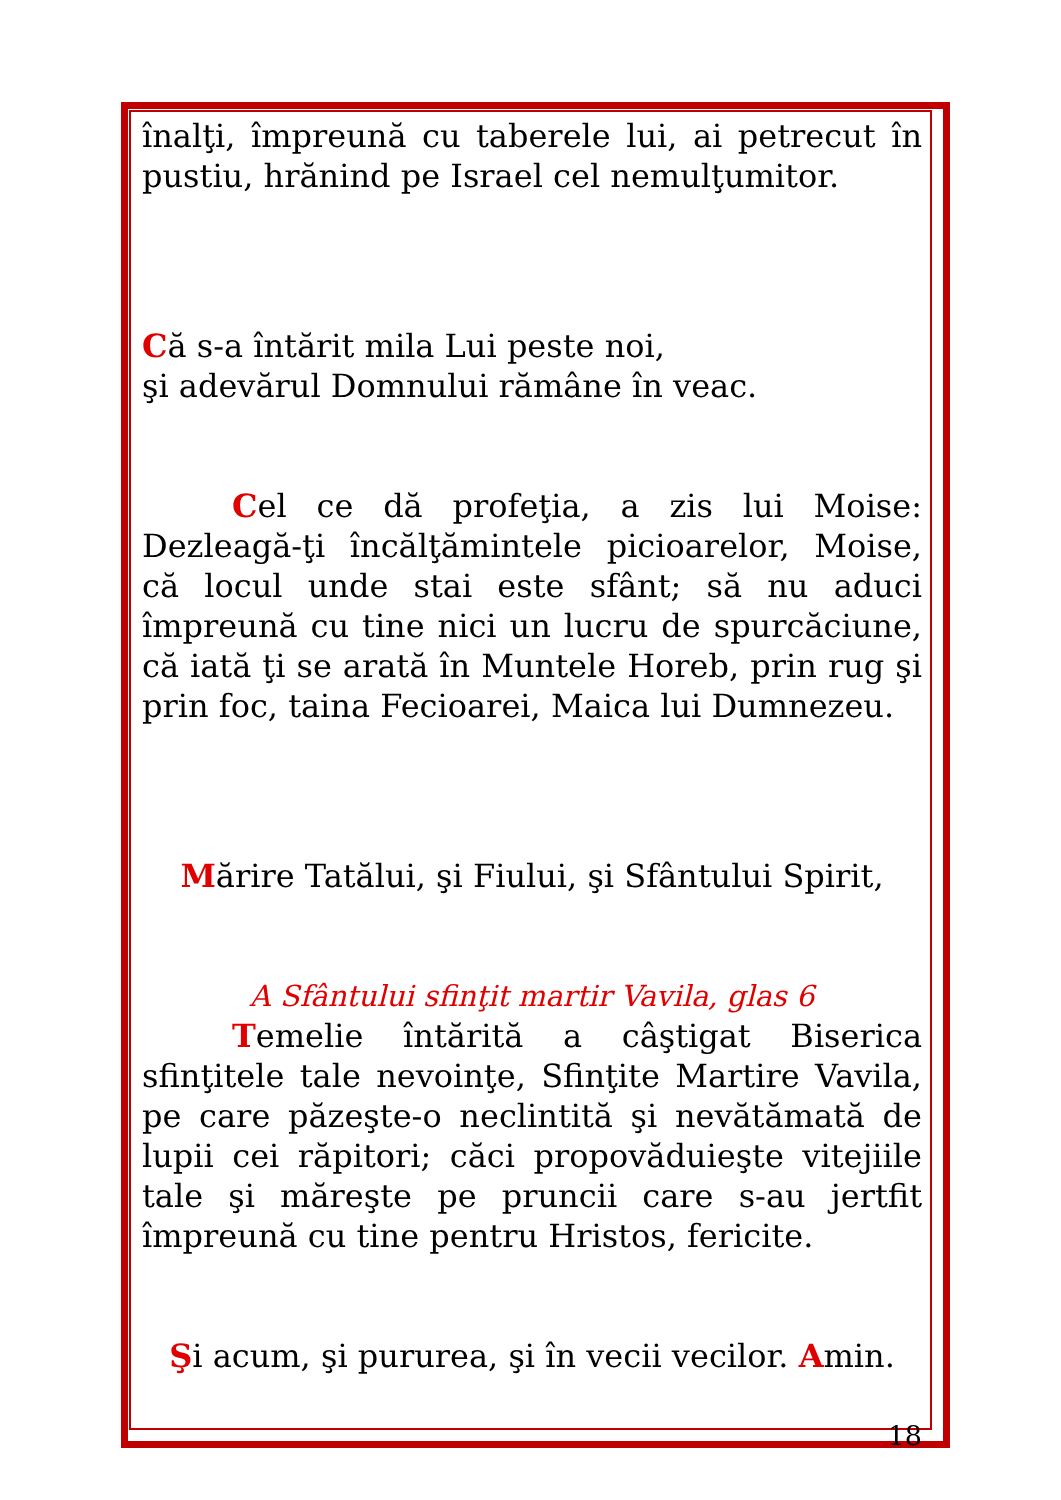înalţi, împreună cu taberele lui, ai petrecut în pustiu, hrănind pe Israel cel nemulţumitor.
Că s-a întărit mila Lui peste noi,
şi adevărul Domnului rămâne în veac.
Cel ce dă profeţia, a zis lui Moise: Dezleagă-ţi încălţămintele picioarelor, Moise, că locul unde stai este sfânt; să nu aduci împreună cu tine nici un lucru de spurcăciune, că iată ţi se arată în Muntele Horeb, prin rug şi prin foc, taina Fecioarei, Maica lui Dumnezeu.
Mărire Tatălui, şi Fiului, şi Sfântului Spirit,
A Sfântului sfinţit martir Vavila, glas 6
Temelie întărită a câştigat Biserica sfinţitele tale nevoinţe, Sfinţite Martire Vavila, pe care păzeşte-o neclintită şi nevătămată de lupii cei răpitori; căci propovăduieşte vitejiile tale şi măreşte pe pruncii care s-au jertfit împreună cu tine pentru Hristos, fericite.
Şi acum, şi pururea, şi în vecii vecilor. Amin.
18